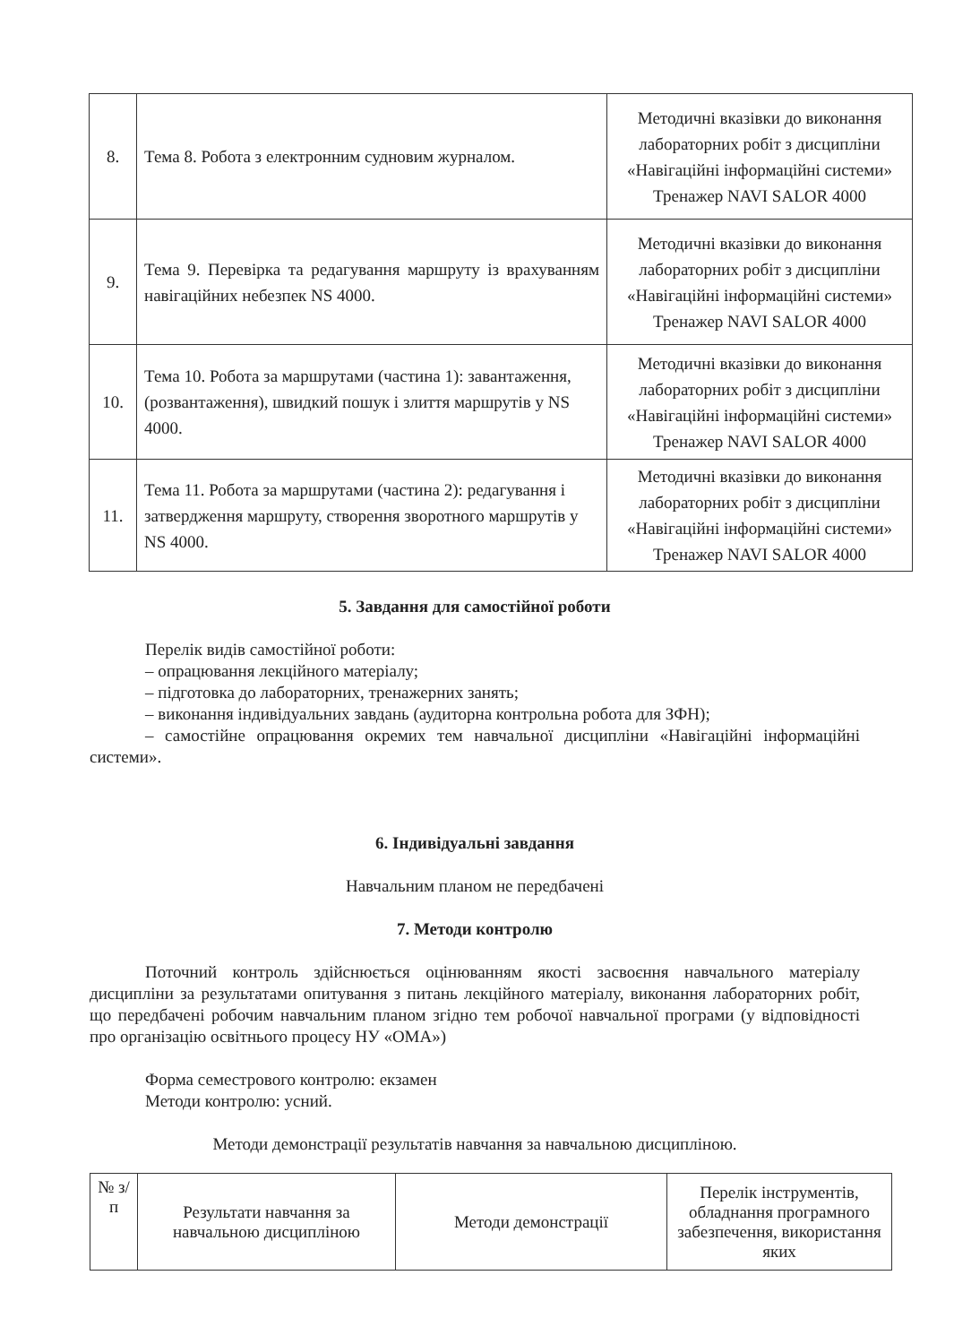| 8. | Тема 8. Робота з електронним судновим журналом. | Методичні вказівки до виконання лабораторних робіт з дисципліни «Навігаційні інформаційні системи» Тренажер NAVI SALOR 4000 |
| 9. | Тема 9. Перевірка та редагування маршруту із врахуванням навігаційних небезпек NS 4000. | Методичні вказівки до виконання лабораторних робіт з дисципліни «Навігаційні інформаційні системи» Тренажер NAVI SALOR 4000 |
| 10. | Тема 10. Робота за маршрутами (частина 1): завантаження, (розвантаження), швидкий пошук і злиття маршрутів у NS 4000. | Методичні вказівки до виконання лабораторних робіт з дисципліни «Навігаційні інформаційні системи» Тренажер NAVI SALOR 4000 |
| 11. | Тема 11. Робота за маршрутами (частина 2): редагування і затвердження маршруту, створення зворотного маршрутів у NS 4000. | Методичні вказівки до виконання лабораторних робіт з дисципліни «Навігаційні інформаційні системи» Тренажер NAVI SALOR 4000 |
5. Завдання для самостійної роботи
Перелік видів самостійної роботи:
– опрацювання лекційного матеріалу;
– підготовка до лабораторних, тренажерних занять;
– виконання індивідуальних завдань (аудиторна контрольна робота для ЗФН);
– самостійне опрацювання окремих тем навчальної дисципліни «Навігаційні інформаційні системи».
6. Індивідуальні завдання
Навчальним планом не передбачені
7. Методи контролю
Поточний контроль здійснюється оцінюванням якості засвоєння навчального матеріалу дисципліни за результатами опитування з питань лекційного матеріалу, виконання лабораторних робіт, що передбачені робочим навчальним планом згідно тем робочої навчальної програми (у відповідності про організацію освітнього процесу НУ «ОМА»)
Форма семестрового контролю: екзамен
Методи контролю: усний.
Методи демонстрації результатів навчання за навчальною дисципліною.
| № з/п | Результати навчання за навчальною дисципліною | Методи демонстрації | Перелік інструментів, обладнання програмного забезпечення, використання яких |